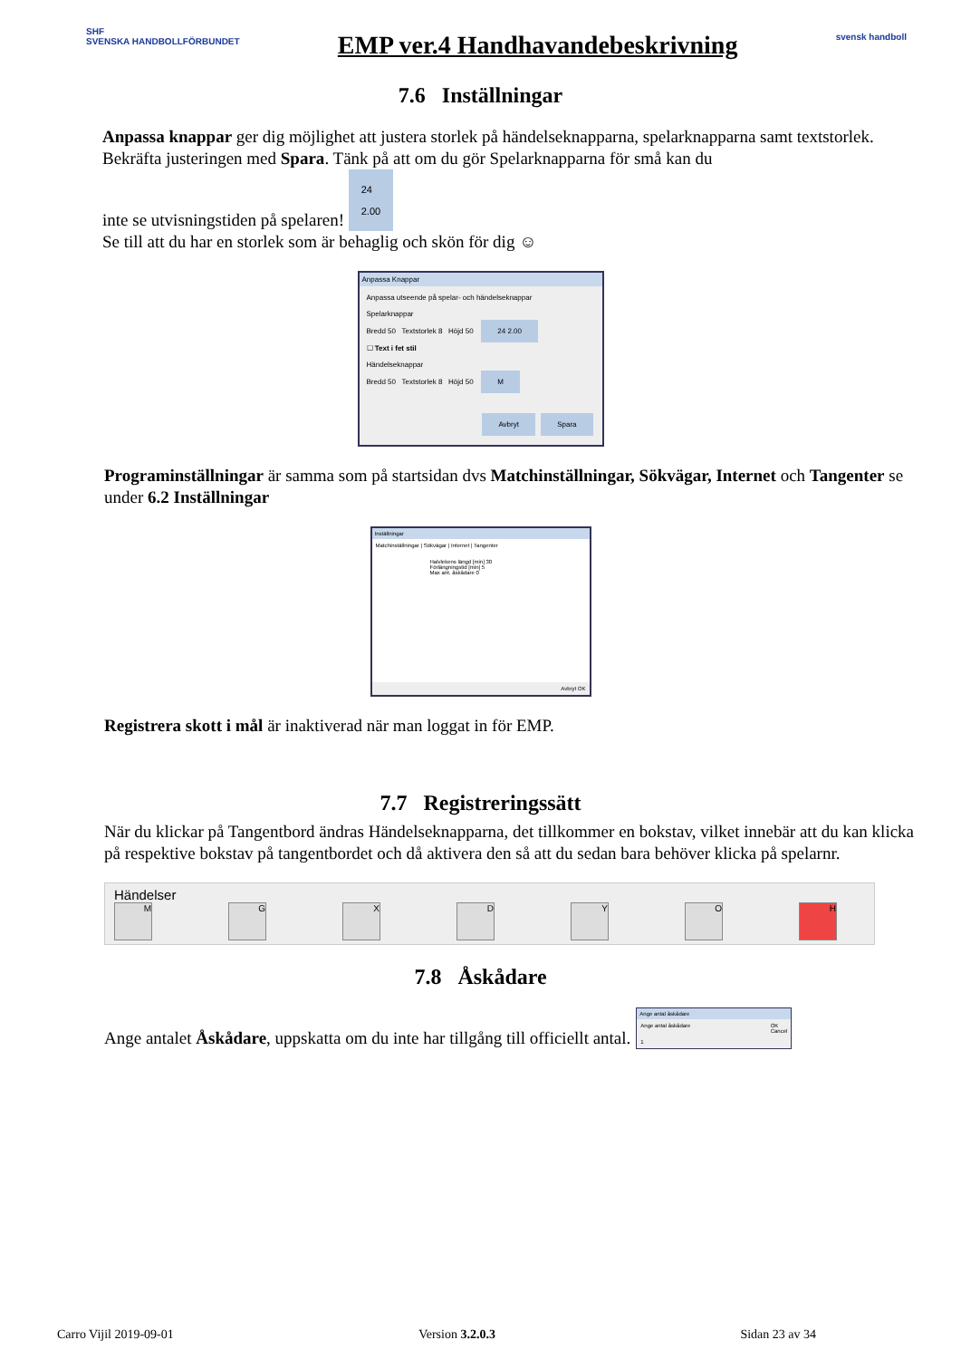SHF
SVENSKA HANDBOLLFÖRBUNDET
EMP ver.4 Handhavandebeskrivning
svensk handboll
7.6 Inställningar
Anpassa knappar ger dig möjlighet att justera storlek på händelseknapparna, spelarknapparna samt textstorlek. Bekräfta justeringen med Spara. Tänk på att om du gör Spelarknapparna för små kan du
inte se utvisningstiden på spelaren! 24
2.00
Se till att du har en storlek som är behaglig och skön för dig ☺
Anpassa Knappar
Anpassa utseende på spelar- och händelseknappar
Spelarknappar
Bredd 50 Textstorlek 8 Höjd 50 24 2.00
☐ Text i fet stil
Händelseknappar
Bredd 50 Textstorlek 8 Höjd 50 M
Avbryt Spara
Programinställningar är samma som på startsidan dvs Matchinställningar, Sökvägar, Internet och Tangenter se under 6.2 Inställningar
Inställningar
Matchinställningar | Sökvägar | Internet | Tangenter
Halvlekens längd [min] 30
Förlängningstid [min] 5
Max ant. åskådare 0
Avbryt OK
Registrera skott i mål är inaktiverad när man loggat in för EMP.
7.7 Registreringssätt
När du klickar på Tangentbord ändras Händelseknapparna, det tillkommer en bokstav, vilket innebär att du kan klicka på respektive bokstav på tangentbordet och då aktivera den så att du sedan bara behöver klicka på spelarnr.
Händelser
MGXDYOH
7.8 Åskådare
Ange antalet Åskådare, uppskatta om du inte har tillgång till officiellt antal.
Ange antal åskådare
Ange antal åskådare OK
Cancel
1
Carro Vijil 2019-09-01 Version 3.2.0.3 Sidan 23 av 34